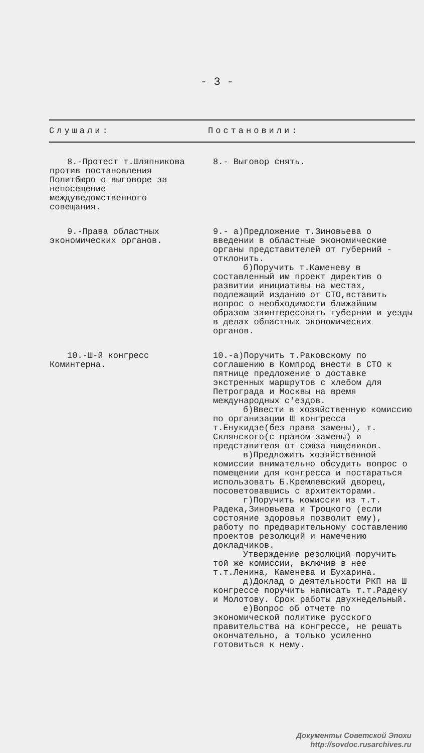- 3 -
| Слушали: | Постановили: |
| --- | --- |
| 8.-Протест т.Шляпникова против постановления Политбюро о выговоре за непосещение междуведомственного совещания. | 8.- Выговор снять. |
| 9.-Права областных экономических органов. | 9.- а)Предложение т.Зиновьева о введении в областные экономические органы представителей от губерний - отклонить. б)Поручить т.Каменеву в составленный им проект директив о развитии инициативы на местах, подлежащий изданию от СТО,вставить вопрос о необходимости ближайшим образом заинтересовать губернии и уезды в делах областных экономических органов. |
| 10.-Ш-й конгресс Коминтерна. | 10.-а)Поручить т.Раковскому по соглашению в Компрод внести в СТО к пятнице предложение о доставке экстренных маршрутов с хлебом для Петрограда и Москвы на время международных с'ездов. б)Ввести в хозяйственную комиссию по организации Ш конгресса т.Енукидзе(без права замены), т. Склянского(с правом замены) и представителя от союза пищевиков. в)Предложить хозяйственной комиссии внимательно обсудить вопрос о помещении для конгресса и постараться использовать Б.Кремлевский дворец, посоветовавшись с архитекторами. г)Поручить комиссии из т.т. Радека,Зиновьева и Троцкого (если состояние здоровья позволит ему), работу по предварительному составлению проектов резолюций и намечению докладчиков. Утверждение резолюций поручить той же комиссии, включив в нее т.т.Ленина, Каменева и Бухарина. д)Доклад о деятельности РКП на Ш конгрессе поручить написать т.т.Радеку и Молотову. Срок работы двухнедельный. е)Вопрос об отчете по экономической политике русского правительства на конгрессе, не решать окончательно, а только усиленно готовиться к нему. |
Документы Советской Эпохи
http://sovdoc.rusarchives.ru